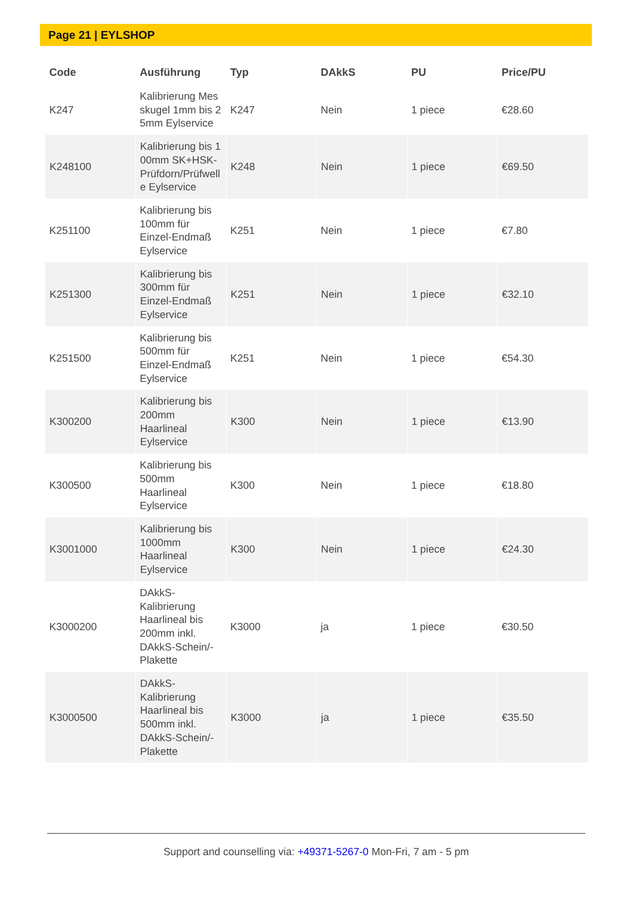Page 21 | EYLSHOP
| Code | Ausführung | Typ | DAkkS | PU | Price/PU |
| --- | --- | --- | --- | --- | --- |
| K247 | Kalibrierung Messkugel 1mm bis 25mm Eylservice | K247 | Nein | 1 piece | €28.60 |
| K248100 | Kalibrierung bis 100mm SK+HSK-Prüfdorn/Prüfwelle Eylservice | K248 | Nein | 1 piece | €69.50 |
| K251100 | Kalibrierung bis 100mm für Einzel-Endmaß Eylservice | K251 | Nein | 1 piece | €7.80 |
| K251300 | Kalibrierung bis 300mm für Einzel-Endmaß Eylservice | K251 | Nein | 1 piece | €32.10 |
| K251500 | Kalibrierung bis 500mm für Einzel-Endmaß Eylservice | K251 | Nein | 1 piece | €54.30 |
| K300200 | Kalibrierung bis 200mm Haarlineal Eylservice | K300 | Nein | 1 piece | €13.90 |
| K300500 | Kalibrierung bis 500mm Haarlineal Eylservice | K300 | Nein | 1 piece | €18.80 |
| K3001000 | Kalibrierung bis 1000mm Haarlineal Eylservice | K300 | Nein | 1 piece | €24.30 |
| K3000200 | DAkkS-Kalibrierung Haarlineal bis 200mm inkl. DAkkS-Schein/-Plakette | K3000 | ja | 1 piece | €30.50 |
| K3000500 | DAkkS-Kalibrierung Haarlineal bis 500mm inkl. DAkkS-Schein/-Plakette | K3000 | ja | 1 piece | €35.50 |
Support and counselling via: +49371-5267-0 Mon-Fri, 7 am - 5 pm